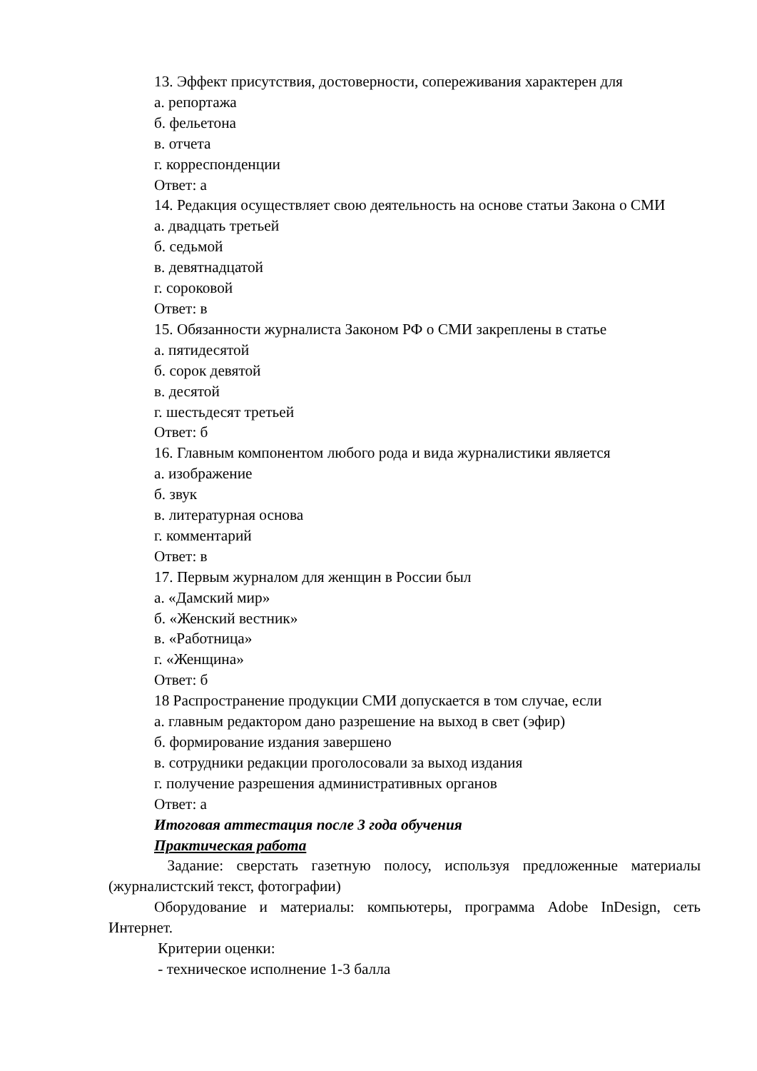13. Эффект присутствия, достоверности, сопереживания характерен для
а. репортажа
б. фельетона
в. отчета
г. корреспонденции
Ответ: а
14. Редакция осуществляет свою деятельность на основе статьи Закона о СМИ
а. двадцать третьей
б. седьмой
в. девятнадцатой
г. сороковой
Ответ: в
15. Обязанности журналиста Законом РФ о СМИ закреплены в статье
а. пятидесятой
б. сорок девятой
в. десятой
г. шестьдесят третьей
Ответ: б
16. Главным компонентом любого рода и вида журналистики является
а. изображение
б. звук
в. литературная основа
г. комментарий
Ответ: в
17. Первым журналом для женщин в России был
а. «Дамский мир»
б. «Женский вестник»
в. «Работница»
г. «Женщина»
Ответ: б
18 Распространение продукции СМИ допускается в том случае, если
а. главным редактором дано разрешение на выход в свет (эфир)
б. формирование издания завершено
в. сотрудники редакции проголосовали за выход издания
г. получение разрешения административных органов
Ответ: а
Итоговая аттестация после 3 года обучения
Практическая работа
Задание: сверстать газетную полосу, используя предложенные материалы (журналистский текст, фотографии)
Оборудование и материалы: компьютеры, программа Adobe InDesign, сеть Интернет.
Критерии оценки:
- техническое исполнение 1-3 балла